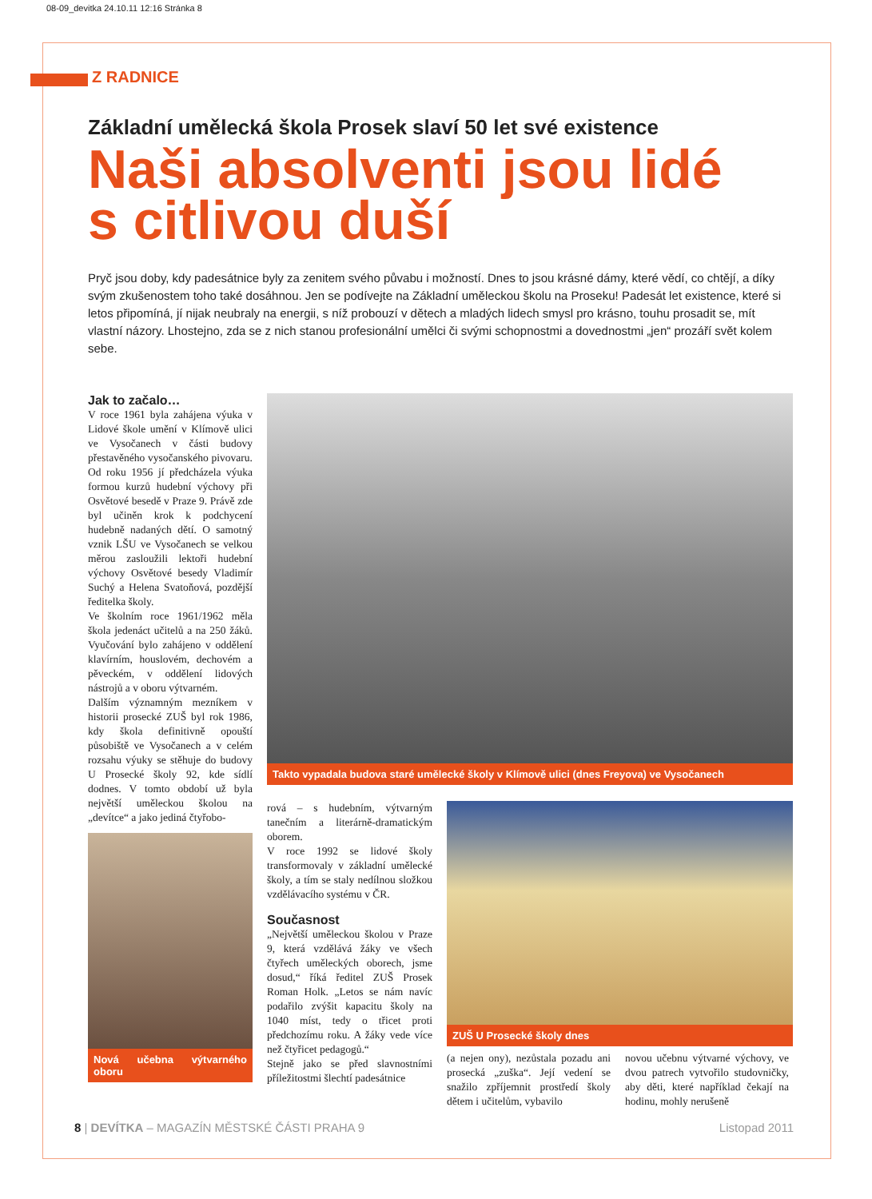08-09_devitka 24.10.11 12:16 Stránka 8
Z RADNICE
Základní umělecká škola Prosek slaví 50 let své existence
Naši absolventi jsou lidé
s citlivou duší
Pryč jsou doby, kdy padesátnice byly za zenitem svého půvabu i možností. Dnes to jsou krásné dámy, které vědí, co chtějí, a díky svým zkušenostem toho také dosáhnou. Jen se podívejte na Základní uměleckou školu na Proseku! Padesát let existence, které si letos připomíná, jí nijak neubraly na energii, s níž probouzí v dětech a mladých lidech smysl pro krásno, touhu prosadit se, mít vlastní názory. Lhostejno, zda se z nich stanou profesionální umělci či svými schopnostmi a dovednostmi „jen“ prozáří svět kolem sebe.
Jak to začalo…
V roce 1961 byla zahájena výuka v Lidové škole umění v Klímově ulici ve Vysočanech v části budovy přestavěného vysočanského pivovaru. Od roku 1956 jí předcházela výuka formou kurzů hudební výchovy při Osvětové besedě v Praze 9. Právě zde byl učiněn krok k podchycení hudebně nadaných dětí. O samotný vznik LŠU ve Vysočanech se velkou měrou zasloužili lektoři hudební výchovy Osvětové besedy Vladimír Suchý a Helena Svatoňová, pozdější ředitelka školy.
Ve školním roce 1961/1962 měla škola jedenáct učitelů a na 250 žáků. Vyučování bylo zahájeno v oddělení klavírním, houslovém, dechovém a pěveckém, v oddělení lidových nástrojů a v oboru výtvarném.
Dalším významným mezníkem v historii prosecké ZUŠ byl rok 1986, kdy škola definitivně opouští působiště ve Vysočanech a v celém rozsahu výuky se stěhuje do budovy U Prosecké školy 92, kde sídlí dodnes. V tomto období už byla největší uměleckou školou na „devítce“ a jako jediná čtyřobo-
Nová učebna výtvarného oboru
Takto vypadala budova staré umělecké školy v Klímově ulici (dnes Freyova) ve Vysočanech
rová – s hudebním, výtvarným tanečním a literárně-dramatickým oborem.
V roce 1992 se lidové školy transformovaly v základní umělecké školy, a tím se staly nedílnou složkou vzdělávacího systému v ČR.
Současnost
„Největší uměleckou školou v Praze 9, která vzdělává žáky ve všech čtyřech uměleckých oborech, jsme dosud,“ říká ředitel ZUŠ Prosek Roman Holk. „Letos se nám navíc podařilo zvýšit kapacitu školy na 1040 míst, tedy o třicet proti předchozímu roku. A žáky vede více než čtyřicet pedagogů.“
Stejně jako se před slavnostními příležitostmi šlechtí padesátnice
ZUŠ U Prosecké školy dnes
(a nejen ony), nezůstala pozadu ani prosecká „zuška“. Její vedení se snažilo zpříjemnit prostředí školy dětem i učitelům, vybavilo
novou učebnu výtvarné výchovy, ve dvou patrech vytvořilo studovničky, aby děti, které například čekají na hodinu, mohly nerušeně
8 | DEVÍTKA – MAGAZÍN MĚSTSKÉ ČÁSTI PRAHA 9 Listopad 2011